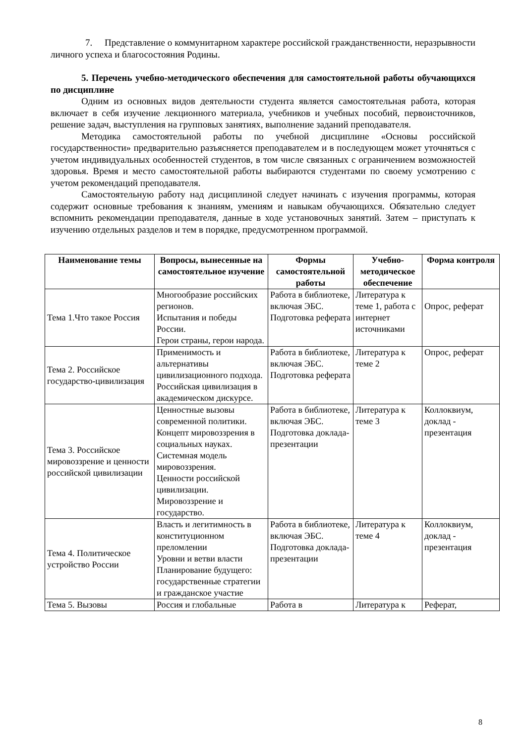7. Представление о коммунитарном характере российской гражданственности, неразрывности личного успеха и благосостояния Родины.
5. Перечень учебно-методического обеспечения для самостоятельной работы обучающихся по дисциплине
Одним из основных видов деятельности студента является самостоятельная работа, которая включает в себя изучение лекционного материала, учебников и учебных пособий, первоисточников, решение задач, выступления на групповых занятиях, выполнение заданий преподавателя.
Методика самостоятельной работы по учебной дисциплине «Основы российской государственности» предварительно разъясняется преподавателем и в последующем может уточняться с учетом индивидуальных особенностей студентов, в том числе связанных с ограничением возможностей здоровья. Время и место самостоятельной работы выбираются студентами по своему усмотрению с учетом рекомендаций преподавателя.
Самостоятельную работу над дисциплиной следует начинать с изучения программы, которая содержит основные требования к знаниям, умениям и навыкам обучающихся. Обязательно следует вспомнить рекомендации преподавателя, данные в ходе установочных занятий. Затем – приступать к изучению отдельных разделов и тем в порядке, предусмотренном программой.
| Наименование темы | Вопросы, вынесенные на самостоятельное изучение | Формы самостоятельной работы | Учебно-методическое обеспечение | Форма контроля |
| --- | --- | --- | --- | --- |
| Тема 1.Что такое Россия | Многообразие российских регионов. Испытания и победы России. Герои страны, герои народа. | Работа в библиотеке, включая ЭБС. Подготовка реферата | Литература к теме 1, работа с интернет источниками | Опрос, реферат |
| Тема 2. Российское государство-цивилизация | Применимость и альтернативы цивилизационного подхода. Российская цивилизация в академическом дискурсе. | Работа в библиотеке, включая ЭБС. Подготовка реферата | Литература к теме 2 | Опрос, реферат |
| Тема 3. Российское мировоззрение и ценности российской цивилизации | Ценностные вызовы современной политики. Концепт мировоззрения в социальных науках. Системная модель мировоззрения. Ценности российской цивилизации. Мировоззрение и государство. | Работа в библиотеке, включая ЭБС. Подготовка доклада-презентации | Литература к теме 3 | Коллоквиум, доклад - презентация |
| Тема 4. Политическое устройство России | Власть и легитимность в конституционном преломлении Уровни и ветви власти Планирование будущего: государственные стратегии и гражданское участие | Работа в библиотеке, включая ЭБС. Подготовка доклада-презентации | Литература к теме 4 | Коллоквиум, доклад - презентация |
| Тема 5. Вызовы | Россия и глобальные | Работа в | Литература к | Реферат, |
8